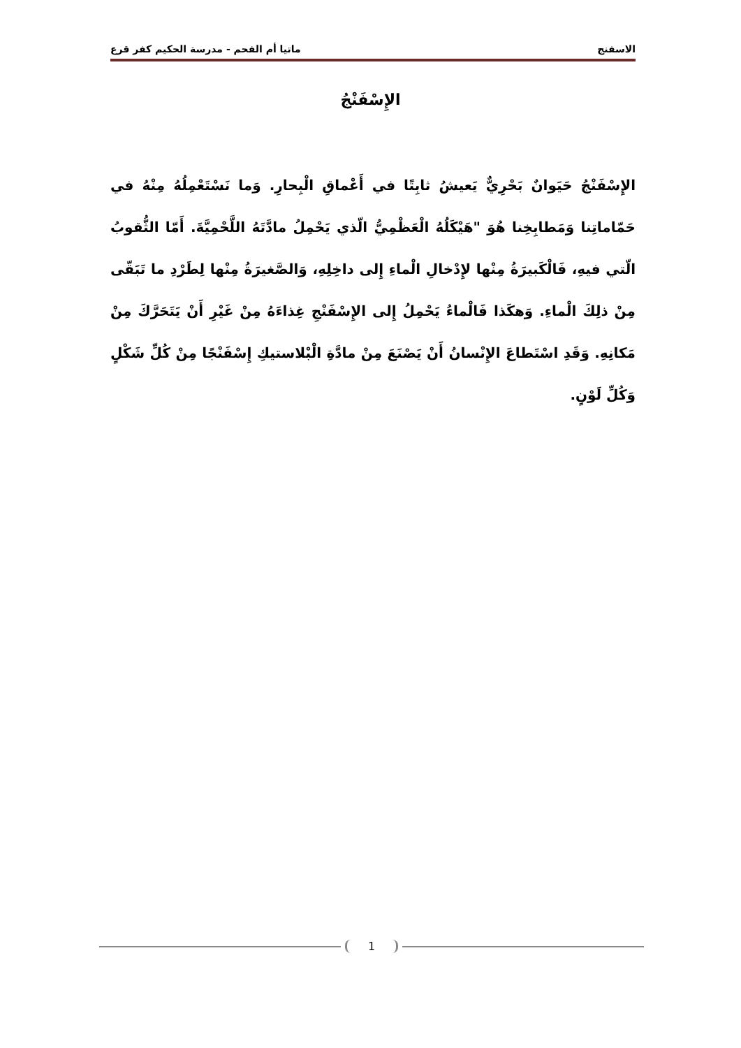الاسفنج ماتيا أم الفحم - مدرسة الحكيم كفر قرع
الإِسْفَنْجُ
الإِسْفَنْجُ حَيَوانٌ بَحْرِيٌّ يَعيشُ ثابِتًا في أَعْماقِ الْبِحارِ. وَما نَسْتَعْمِلُهُ مِنْهُ في حَمّاماتِنا وَمَطابِخِنا هُوَ "هَيْكَلُهُ الْعَظْمِيُّ الّذي يَحْمِلُ مادَّتَهُ اللَّحْمِيَّةَ. أَمّا الثُّقوبُ الّتي فيهِ، فَالْكَبيرَةُ مِنْها لإِدْخالِ الْماءِ إِلى داخِلِهِ، وَالصَّغيرَةُ مِنْها لِطَرْدِ ما تَبَقّى مِنْ ذلِكَ الْماءِ. وَهكَذا فَالْماءُ يَحْمِلُ إِلى الإِسْفَنْجِ غِذاءَهُ مِنْ غَيْرِ أَنْ يَتَحَرَّكَ مِنْ مَكانِهِ. وَقَدِ اسْتَطاعَ الإِنْسانُ أَنْ يَصْنَعَ مِنْ مادَّةِ الْبْلاستيكِ إِسْفَنْجًا مِنْ كُلِّ شَكْلٍ وَكُلِّ لَوْنٍ.
1